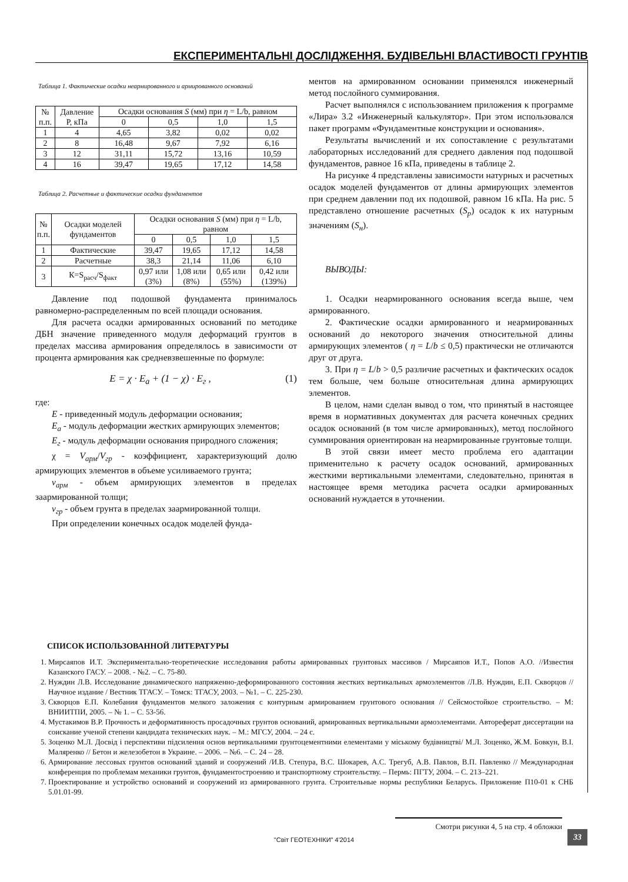ЕКСПЕРИМЕНТАЛЬНІ ДОСЛІДЖЕННЯ. БУДІВЕЛЬНІ ВЛАСТИВОСТІ ГРУНТІВ
Таблица 1. Фактические осадки неармированного и армированного оснований
| № п.п. | Давление Р, кПа | Осадки основания S (мм) при η = L/b, равном | | | |
| --- | --- | --- | --- | --- | --- |
| | | 0 | 0,5 | 1,0 | 1,5 |
| 1 | 4 | 4,65 | 3,82 | 0,02 | 0,02 |
| 2 | 8 | 16,48 | 9,67 | 7,92 | 6,16 |
| 3 | 12 | 31,11 | 15,72 | 13,16 | 10,59 |
| 4 | 16 | 39,47 | 19,65 | 17,12 | 14,58 |
Таблица 2. Расчетные и фактические осадки фундаментов
| № п.п. | Осадки моделей фундаментов | Осадки основания S (мм) при η = L/b, равном | | | |
| --- | --- | --- | --- | --- | --- |
| | | 0 | 0,5 | 1,0 | 1,5 |
| 1 | Фактические | 39,47 | 19,65 | 17,12 | 14,58 |
| 2 | Расчетные | 38,3 | 21,14 | 11,06 | 6,10 |
| 3 | К=S<sub>расч</sub>/S<sub>факт</sub> | 0,97 или (3%) | 1,08 или (8%) | 0,65 или (55%) | 0,42 или (139%) |
Давление под подошвой фундамента принималось равномерно-распределенным по всей площади основания.
Для расчета осадки армированных оснований по методике ДБН значение приведенного модуля деформаций грунтов в пределах массива армирования определялось в зависимости от процента армирования как средневзвешенные по формуле:
E = χ · E<sub>a</sub> + (1 − χ) · E<sub>г</sub> , (1)
где:
E - приведенный модуль деформации основания;
E<sub>a</sub> - модуль деформации жестких армирующих элементов;
E<sub>г</sub> - модуль деформации основания природного сложения;
χ = V<sub>арм</sub>/V<sub>гр</sub> - коэффициент, характеризующий долю армирующих элементов в объеме усиливаемого грунта;
v<sub>арм</sub> - объем армирующих элементов в пределах заармированной толщи;
v<sub>гр</sub> - объем грунта в пределах заармированной толщи.
При определении конечных осадок моделей фунда-
ментов на армированном основании применялся инженерный метод послойного суммирования.
Расчет выполнялся с использованием приложения к программе «Лира» 3.2 «Инженерный калькулятор». При этом использовался пакет программ «Фундаментные конструкции и основания».
Результаты вычислений и их сопоставление с результатами лабораторных исследований для среднего давления под подошвой фундаментов, равное 16 кПа, приведены в таблице 2.
На рисунке 4 представлены зависимости натурных и расчетных осадок моделей фундаментов от длины армирующих элементов при среднем давлении под их подошвой, равном 16 кПа. На рис. 5 представлено отношение расчетных (S<sub>p</sub>) осадок к их натурным значениям (S<sub>н</sub>).
ВЫВОДЫ:
1. Осадки неармированного основания всегда выше, чем армированного.
2. Фактические осадки армированного и неармированных оснований до некоторого значения относительной длины армирующих элементов ( η = L/b ≤ 0,5) практически не отличаются друг от друга.
3. При η = L/b > 0,5 различие расчетных и фактических осадок тем больше, чем больше относительная длина армирующих элементов.
В целом, нами сделан вывод о том, что принятый в настоящее время в нормативных документах для расчета конечных средних осадок оснований (в том числе армированных), метод послойного суммирования ориентирован на неармированные грунтовые толщи.
В этой связи имеет место проблема его адаптации применительно к расчету осадок оснований, армированных жесткими вертикальными элементами, следовательно, принятая в настоящее время методика расчета осадки армированных оснований нуждается в уточнении.
СПИСОК ИСПОЛЬЗОВАННОЙ ЛИТЕРАТУРЫ
1. Мирсаяпов И.Т. Экспериментально-теоретические исследования работы армированных грунтовых массивов / Мирсаяпов И.Т., Попов А.О. //Известия Казанского ГАСУ. – 2008. - №2. – С. 75-80.
2. Нуждин Л.В. Исследование динамического напряженно-деформированного состояния жестких вертикальных армоэлементов /Л.В. Нуждин, Е.П. Скворцов // Научное издание / Вестник ТГАСУ. – Томск: ТГАСУ, 2003. – №1. – С. 225-230.
3. Скворцов Е.П. Колебания фундаментов мелкого заложения с контурным армированием грунтового основания // Сейсмостойкое строительство. – М: ВНИИТПИ, 2005. – № 1. – С. 53-56.
4. Мустакимов В.Р. Прочность и деформативность просадочных грунтов оснований, армированных вертикальными армоэлементами. Автореферат диссертации на соискание ученой степени кандидата технических наук. – М.: МГСУ, 2004. – 24 с.
5. Зоценко М.Л. Досвід і перспективи підсилення основ вертикальними ґрунтоцементними елементами у міському будівництві/ М.Л. Зоценко, Ж.М. Бовкун, В.І. Маляренко // Бетон и железобетон в Украине. – 2006. – №6. – С. 24 – 28.
6. Армирование лессовых грунтов оснований зданий и сооружений /И.В. Степура, В.С. Шокарев, А.С. Трегуб, А.В. Павлов, В.П. Павленко // Международная конференция по проблемам механики грунтов, фундаментостроению и транспортному строительству. – Пермь: ПГТУ, 2004. – С. 213–221.
7. Проектирование и устройство оснований и сооружений из армированного грунта. Строительные нормы республики Беларусь. Приложение П10-01 к СНБ 5.01.01-99.
Смотри рисунки 4, 5 на стр. 4 обложки
"Світ ГЕОТЕХНІКИ" 4'2014
33